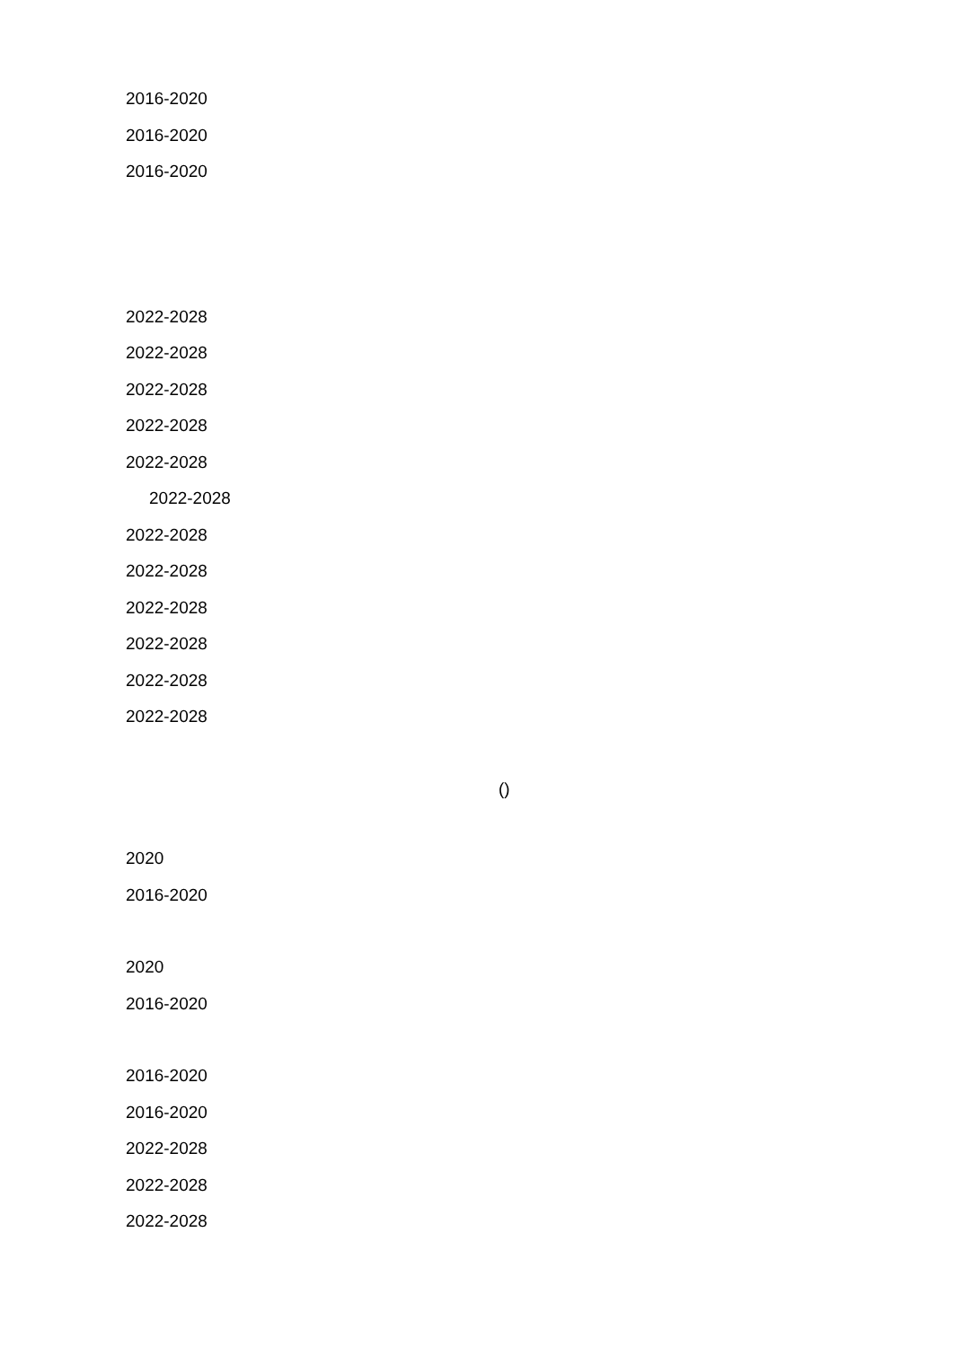2016-2020
2016-2020
2016-2020
2022-2028
2022-2028
2022-2028
2022-2028
2022-2028
2022-2028
2022-2028
2022-2028
2022-2028
2022-2028
2022-2028
2022-2028
()
2020
2016-2020
2020
2016-2020
2016-2020
2016-2020
2022-2028
2022-2028
2022-2028